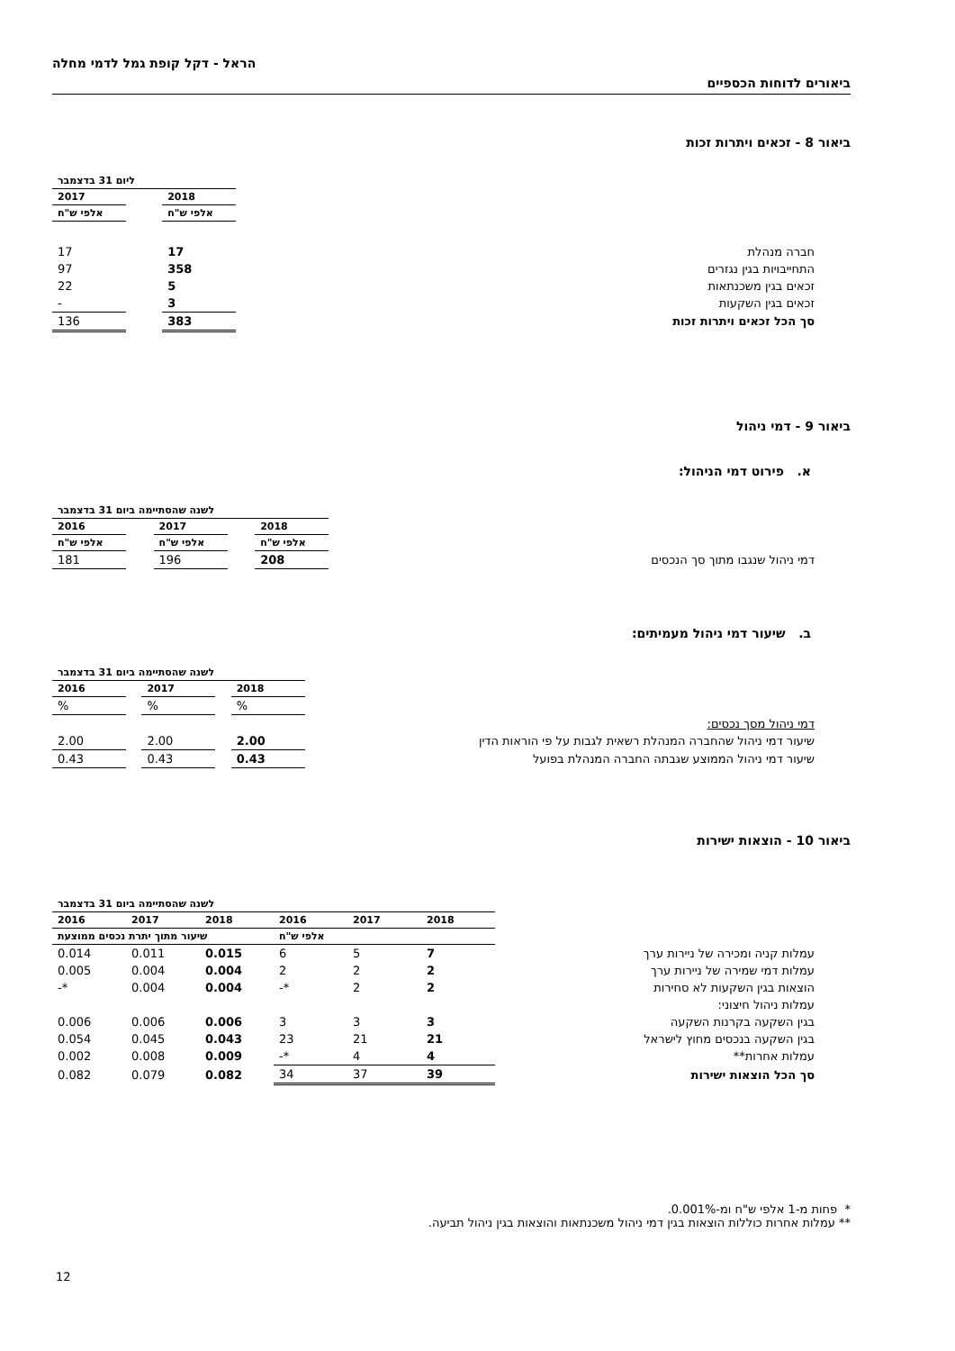ביאורים לדוחות הכספיים
הראל - דקל קופת גמל לדמי מחלה
ביאור 8 - זכאים ויתרות זכות
| | ליום 31 בדצמבר | | |
| | 2018 | | 2017 |
| | אלפי ש"ח | | אלפי ש"ח |
| חברה מנהלת | 17 | | 17 |
| התחייבויות בגין נגזרים | 358 | | 97 |
| זכאים בגין משכנתאות | 5 | | 22 |
| זכאים בגין השקעות | 3 | | - |
| סך הכל זכאים ויתרות זכות | 383 | | 136 |
ביאור 9 - דמי ניהול
א. פירוט דמי הניהול:
| | לשנה שהסתיימה ביום 31 בדצמבר | | | | |
| | 2018 | | 2017 | | 2016 |
| | אלפי ש"ח | | אלפי ש"ח | | אלפי ש"ח |
| דמי ניהול שנגבו מתוך סך הנכסים | 208 | | 196 | | 181 |
ב. שיעור דמי ניהול מעמיתים:
| | לשנה שהסתיימה ביום 31 בדצמבר | | | | |
| | 2018 | | 2017 | | 2016 |
| | % | | % | | % |
| דמי ניהול מסך נכסים: | | | | | |
| שיעור דמי ניהול שהחברה המנהלת רשאית לגבות על פי הוראות הדין | 2.00 | | 2.00 | | 2.00 |
| שיעור דמי ניהול הממוצע שגבתה החברה המנהלת בפועל | 0.43 | | 0.43 | | 0.43 |
ביאור 10 - הוצאות ישירות
| | לשנה שהסתיימה ביום 31 בדצמבר | | | | | |
| | 2018 | 2017 | 2016 | 2018 | 2017 | 2016 |
| | אלפי ש"ח | | | שיעור מתוך יתרת נכסים ממוצעת | | |
| עמלות קניה ומכירה של ניירות ערך | 7 | 5 | 6 | 0.015 | 0.011 | 0.014 |
| עמלות דמי שמירה של ניירות ערך | 2 | 2 | 2 | 0.004 | 0.004 | 0.005 |
| הוצאות בגין השקעות לא סחירות | 2 | 2 | *- | 0.004 | 0.004 | *- |
| עמלות ניהול חיצוני: | | | | | | |
| בגין השקעה בקרנות השקעה | 3 | 3 | 3 | 0.006 | 0.006 | 0.006 |
| בגין השקעה בנכסים מחוץ לישראל | 21 | 21 | 23 | 0.043 | 0.045 | 0.054 |
| עמלות אחרות** | 4 | 4 | *- | 0.009 | 0.008 | 0.002 |
| סך הכל הוצאות ישירות | 39 | 37 | 34 | 0.082 | 0.079 | 0.082 |
* פחות מ-1 אלפי ש"ח ומ-0.001%.
** עמלות אחרות כוללות הוצאות בגין דמי ניהול משכנתאות והוצאות בגין ניהול תביעה.
12